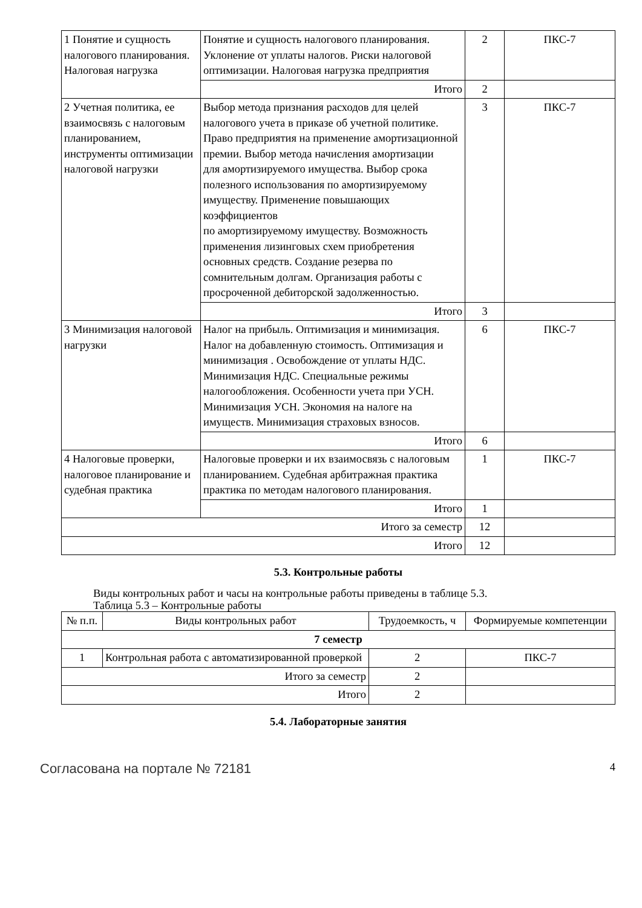| 1 Понятие и сущность налогового планирования. Налоговая нагрузка | Понятие и сущность налогового планирования. Уклонение от уплаты налогов. Риски налоговой оптимизации. Налоговая нагрузка предприятия | 2 | ПКС-7 |
| | Итого | 2 | |
| 2 Учетная политика, ее взаимосвязь с налоговым планированием, инструменты оптимизации налоговой нагрузки | Выбор метода признания расходов для целей налогового учета в приказе об учетной политике. Право предприятия на применение амортизационной премии. Выбор метода начисления амортизации для амортизируемого имущества. Выбор срока полезного использования по амортизируемому имуществу. Применение повышающих коэффициентов по амортизируемому имуществу. Возможность применения лизинговых схем приобретения основных средств. Создание резерва по сомнительным долгам. Организация работы с просроченной дебиторской задолженностью. | 3 | ПКС-7 |
| | Итого | 3 | |
| 3 Минимизация налоговой нагрузки | Налог на прибыль. Оптимизация и минимизация. Налог на добавленную стоимость. Оптимизация и минимизация . Освобождение от уплаты НДС. Минимизация НДС. Специальные режимы налогообложения. Особенности учета при УСН. Минимизация УСН. Экономия на налоге на имуществ. Минимизация страховых взносов. | 6 | ПКС-7 |
| | Итого | 6 | |
| 4 Налоговые проверки, налоговое планирование и судебная практика | Налоговые проверки и их взаимосвязь с налоговым планированием. Судебная арбитражная практика практика по методам налогового планирования. | 1 | ПКС-7 |
| | Итого | 1 | |
| Итого за семестр | | 12 | |
| Итого | | 12 | |
5.3. Контрольные работы
Виды контрольных работ и часы на контрольные работы приведены в таблице 5.3.
Таблица 5.3 – Контрольные работы
| № п.п. | Виды контрольных работ | Трудоемкость, ч | Формируемые компетенции |
| --- | --- | --- | --- |
| 7 семестр | | | |
| 1 | Контрольная работа с автоматизированной проверкой | 2 | ПКС-7 |
| Итого за семестр | | 2 | |
| Итого | | 2 | |
5.4. Лабораторные занятия
Согласована на портале № 72181 4